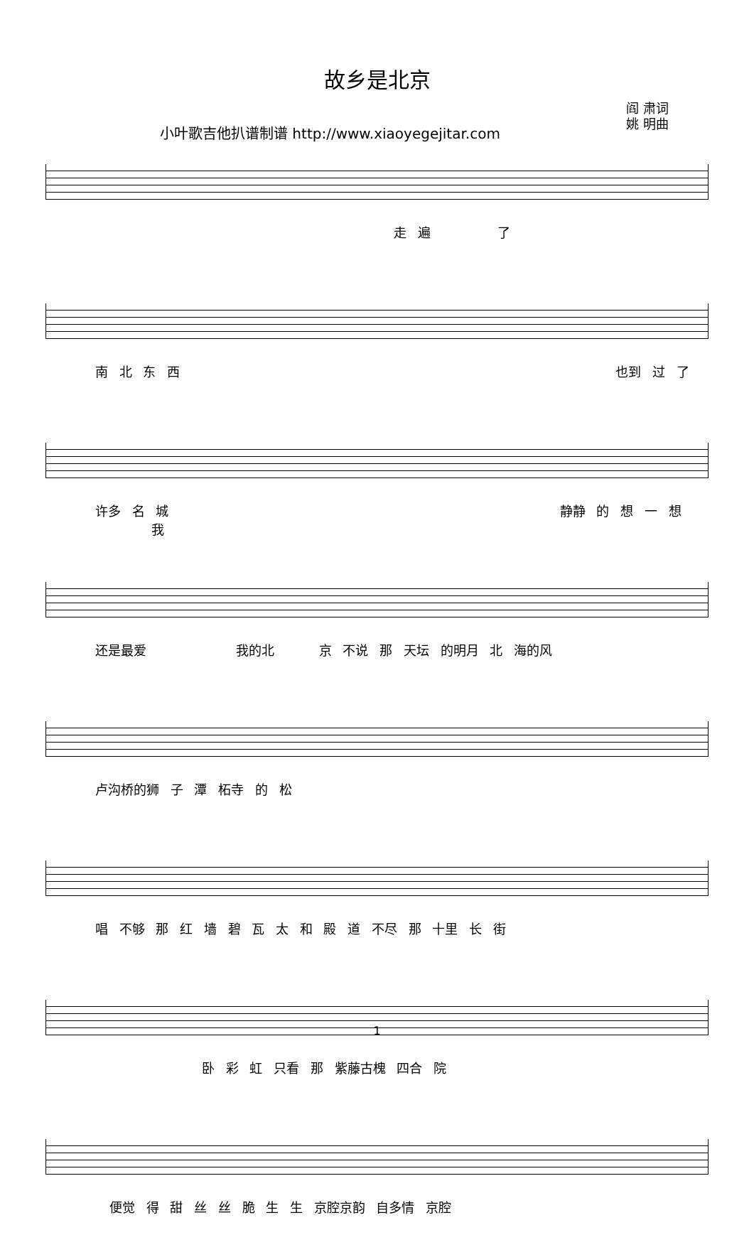故乡是北京
小叶歌吉他扒谱制谱 http://www.xiaoyegejitar.com
阎 肃词
姚 明曲
走 遍 了
南 北 东 西 也到 过 了
许多 名 城 静静 的 想 一 想 我
还是最爱 我的北 京 不说 那 天坛 的明月 北 海的风
卢沟桥的狮 子 潭 柘寺 的 松
唱 不够 那 红 墙 碧 瓦 太 和 殿 道 不尽 那 十里 长 街
卧 彩 虹 只看 那 紫藤古槐 四合 院
便觉 得 甜 丝 丝 脆 生 生 京腔京韵 自多情 京腔
1